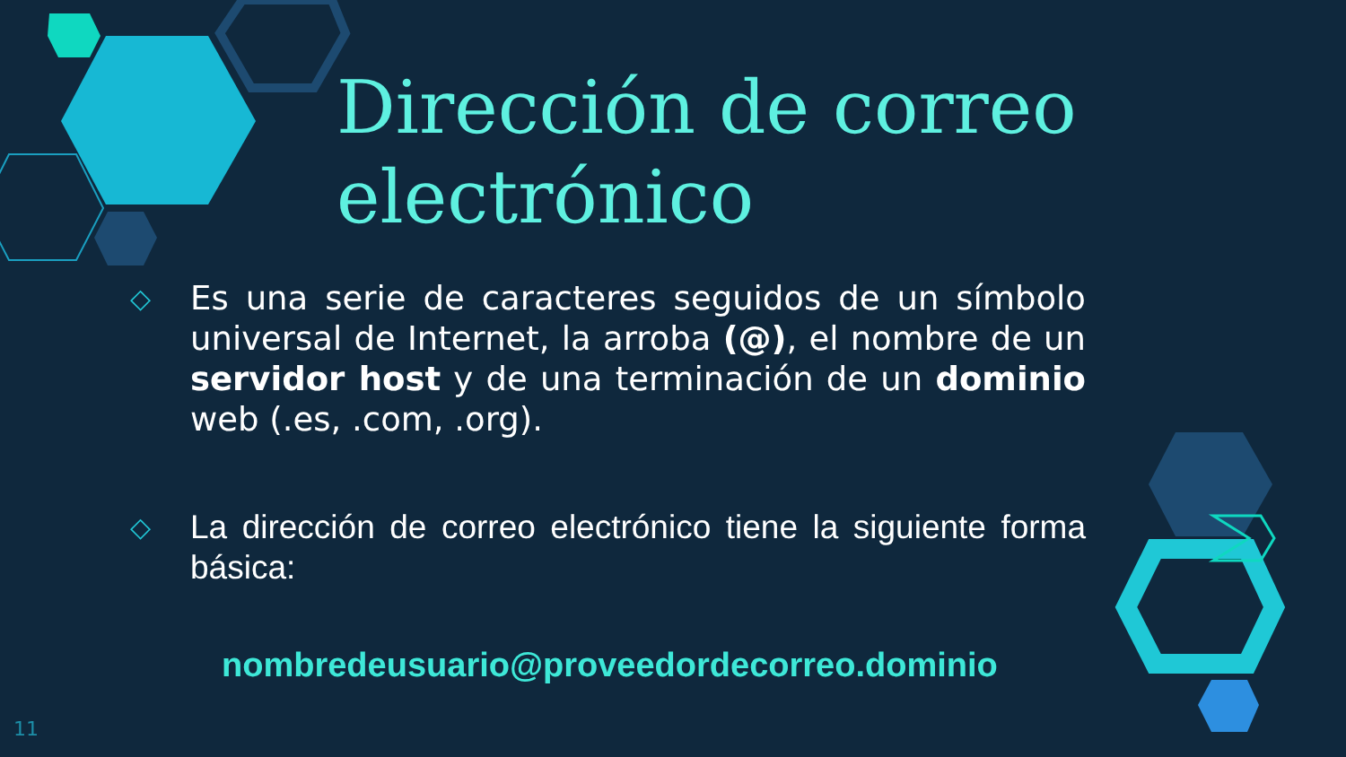Dirección de correo electrónico
◇ Es una serie de caracteres seguidos de un símbolo universal de Internet, la arroba (@), el nombre de un servidor host y de una terminación de un dominio web (.es, .com, .org).
◇ La dirección de correo electrónico tiene la siguiente forma básica:
nombredeusuario@proveedordecorreo.dominio
11